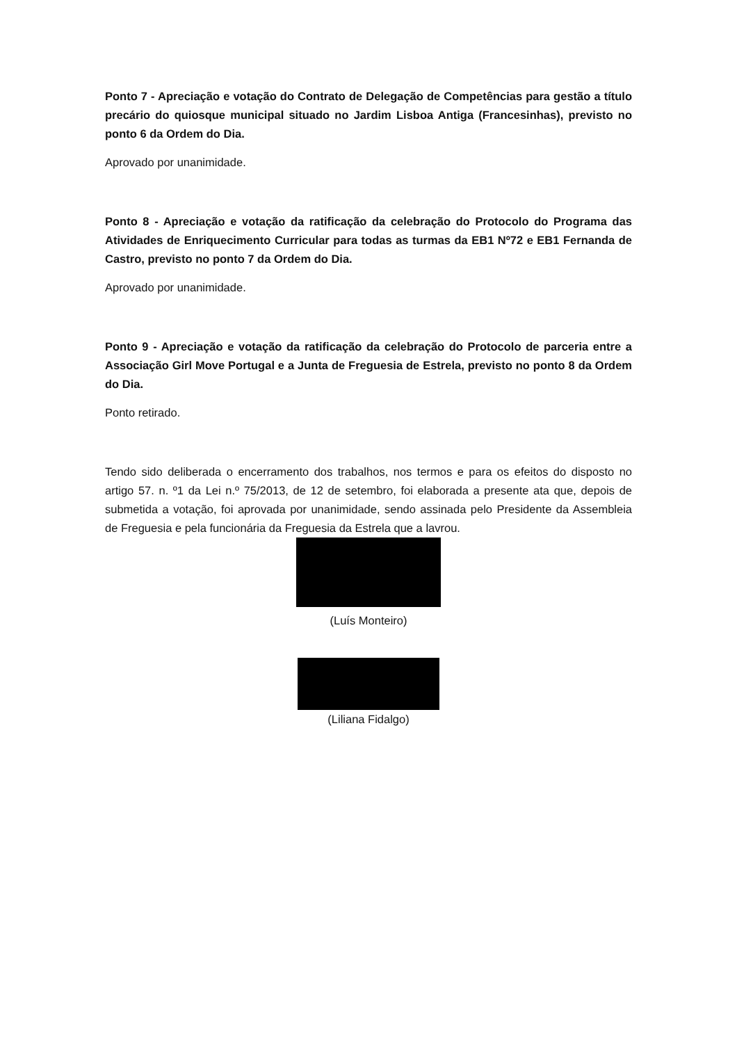Ponto 7 - Apreciação e votação do Contrato de Delegação de Competências para gestão a título precário do quiosque municipal situado no Jardim Lisboa Antiga (Francesinhas), previsto no ponto 6 da Ordem do Dia.
Aprovado por unanimidade.
Ponto 8 - Apreciação e votação da ratificação da celebração do Protocolo do Programa das Atividades de Enriquecimento Curricular para todas as turmas da EB1 Nº72 e EB1 Fernanda de Castro, previsto no ponto 7 da Ordem do Dia.
Aprovado por unanimidade.
Ponto 9 - Apreciação e votação da ratificação da celebração do Protocolo de parceria entre a Associação Girl Move Portugal e a Junta de Freguesia de Estrela, previsto no ponto 8 da Ordem do Dia.
Ponto retirado.
Tendo sido deliberada o encerramento dos trabalhos, nos termos e para os efeitos do disposto no artigo 57. n. º1 da Lei n.º 75/2013, de 12 de setembro, foi elaborada a presente ata que, depois de submetida a votação, foi aprovada por unanimidade, sendo assinada pelo Presidente da Assembleia de Freguesia e pela funcionária da Freguesia da Estrela que a lavrou.
(Luís Monteiro)
(Liliana Fidalgo)